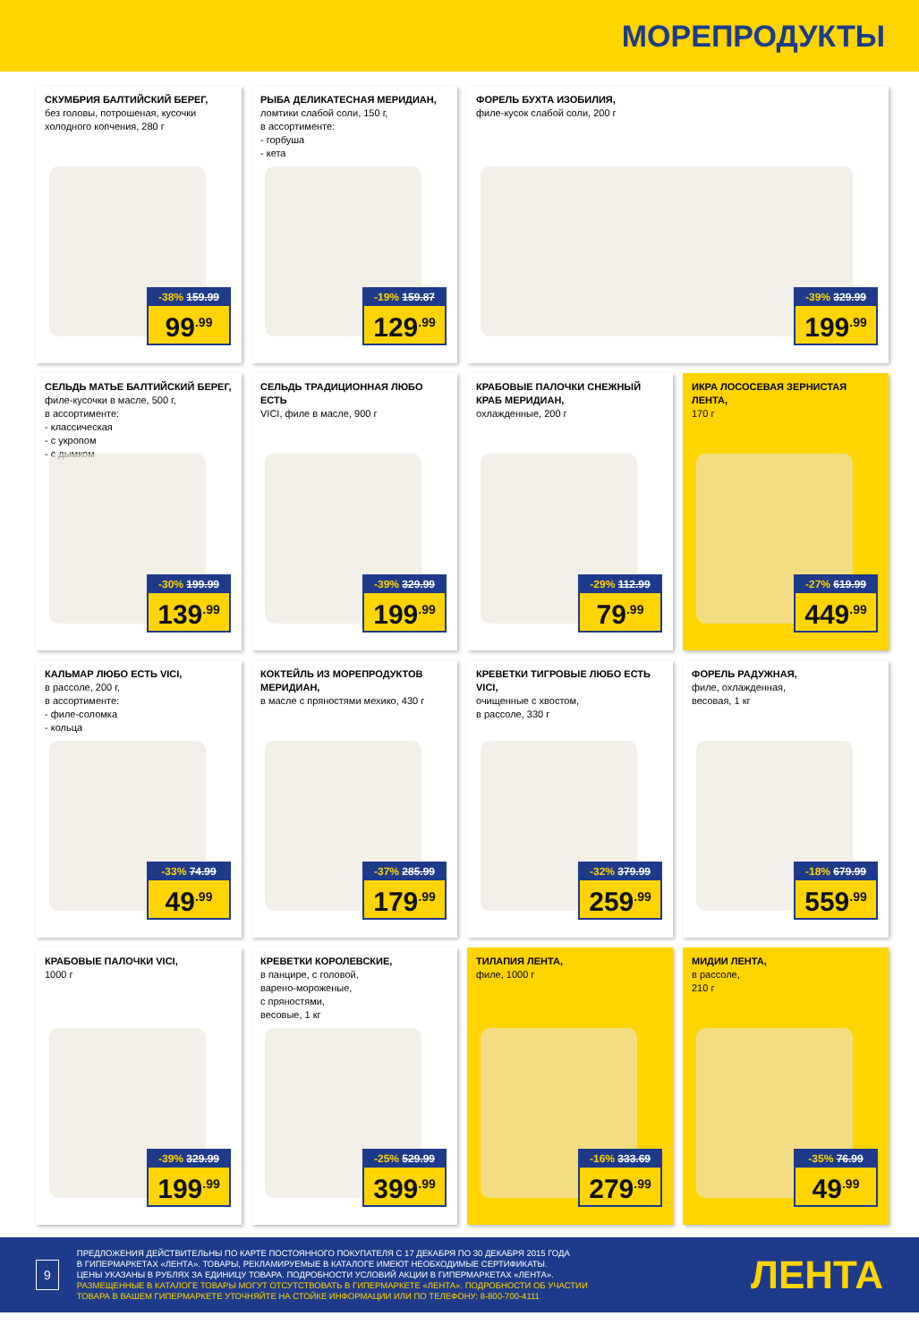МОРЕПРОДУКТЫ
СКУМБРИЯ БАЛТИЙСКИЙ БЕРЕГ,
без головы, потрошеная, кусочки холодного копчения, 280 г
-38% 159.99
99<sup>.99</sup>
РЫБА ДЕЛИКАТЕСНАЯ МЕРИДИАН,
ломтики слабой соли, 150 г,
в ассортименте:
- горбуша
- кета
-19% 159.87
129<sup>.99</sup>
ФОРЕЛЬ БУХТА ИЗОБИЛИЯ,
филе-кусок слабой соли, 200 г
-39% 329.99
199<sup>.99</sup>
СЕЛЬДЬ МАТЬЕ БАЛТИЙСКИЙ БЕРЕГ,
филе-кусочки в масле, 500 г,
в ассортименте:
- классическая
- с укропом
- с дымком
-30% 199.99
139<sup>.99</sup>
СЕЛЬДЬ ТРАДИЦИОННАЯ ЛЮБО ЕСТЬ
VICI, филе в масле, 900 г
-39% 329.99
199<sup>.99</sup>
КРАБОВЫЕ ПАЛОЧКИ СНЕЖНЫЙ КРАБ МЕРИДИАН,
охлажденные, 200 г
-29% 112.99
79<sup>.99</sup>
ИКРА ЛОСОСЕВАЯ ЗЕРНИСТАЯ ЛЕНТА,
170 г
-27% 619.99
449<sup>.99</sup>
КАЛЬМАР ЛЮБО ЕСТЬ VICI,
в рассоле, 200 г,
в ассортименте:
- филе-соломка
- кольца
-33% 74.99
49<sup>.99</sup>
КОКТЕЙЛЬ ИЗ МОРЕПРОДУКТОВ МЕРИДИАН,
в масле с пряностями мехико, 430 г
-37% 285.99
179<sup>.99</sup>
КРЕВЕТКИ ТИГРОВЫЕ ЛЮБО ЕСТЬ VICI,
очищенные с хвостом,
в рассоле, 330 г
-32% 379.99
259<sup>.99</sup>
ФОРЕЛЬ РАДУЖНАЯ,
филе, охлажденная,
весовая, 1 кг
-18% 679.99
559<sup>.99</sup>
КРАБОВЫЕ ПАЛОЧКИ VICI,
1000 г
-39% 329.99
199<sup>.99</sup>
КРЕВЕТКИ КОРОЛЕВСКИЕ,
в панцире, с головой,
варено-мороженые,
с пряностями,
весовые, 1 кг
-25% 529.99
399<sup>.99</sup>
ТИЛАПИЯ ЛЕНТА,
филе, 1000 г
-16% 333.69
279<sup>.99</sup>
МИДИИ ЛЕНТА,
в рассоле,
210 г
-35% 76.99
49<sup>.99</sup>
9
ПРЕДЛОЖЕНИЯ ДЕЙСТВИТЕЛЬНЫ ПО КАРТЕ ПОСТОЯННОГО ПОКУПАТЕЛЯ С 17 ДЕКАБРЯ ПО 30 ДЕКАБРЯ 2015 ГОДА
В ГИПЕРМАРКЕТАХ «ЛЕНТА». ТОВАРЫ, РЕКЛАМИРУЕМЫЕ В КАТАЛОГЕ ИМЕЮТ НЕОБХОДИМЫЕ СЕРТИФИКАТЫ.
ЦЕНЫ УКАЗАНЫ В РУБЛЯХ ЗА ЕДИНИЦУ ТОВАРА. ПОДРОБНОСТИ УСЛОВИЙ АКЦИИ В ГИПЕРМАРКЕТАХ «ЛЕНТА».
РАЗМЕЩЕННЫЕ В КАТАЛОГЕ ТОВАРЫ МОГУТ ОТСУТСТВОВАТЬ В ГИПЕРМАРКЕТЕ «ЛЕНТА». ПОДРОБНОСТИ ОБ УЧАСТИИ
ТОВАРА В ВАШЕМ ГИПЕРМАРКЕТЕ УТОЧНЯЙТЕ НА СТОЙКЕ ИНФОРМАЦИИ ИЛИ ПО ТЕЛЕФОНУ: 8-800-700-4111
ЛЕНТА